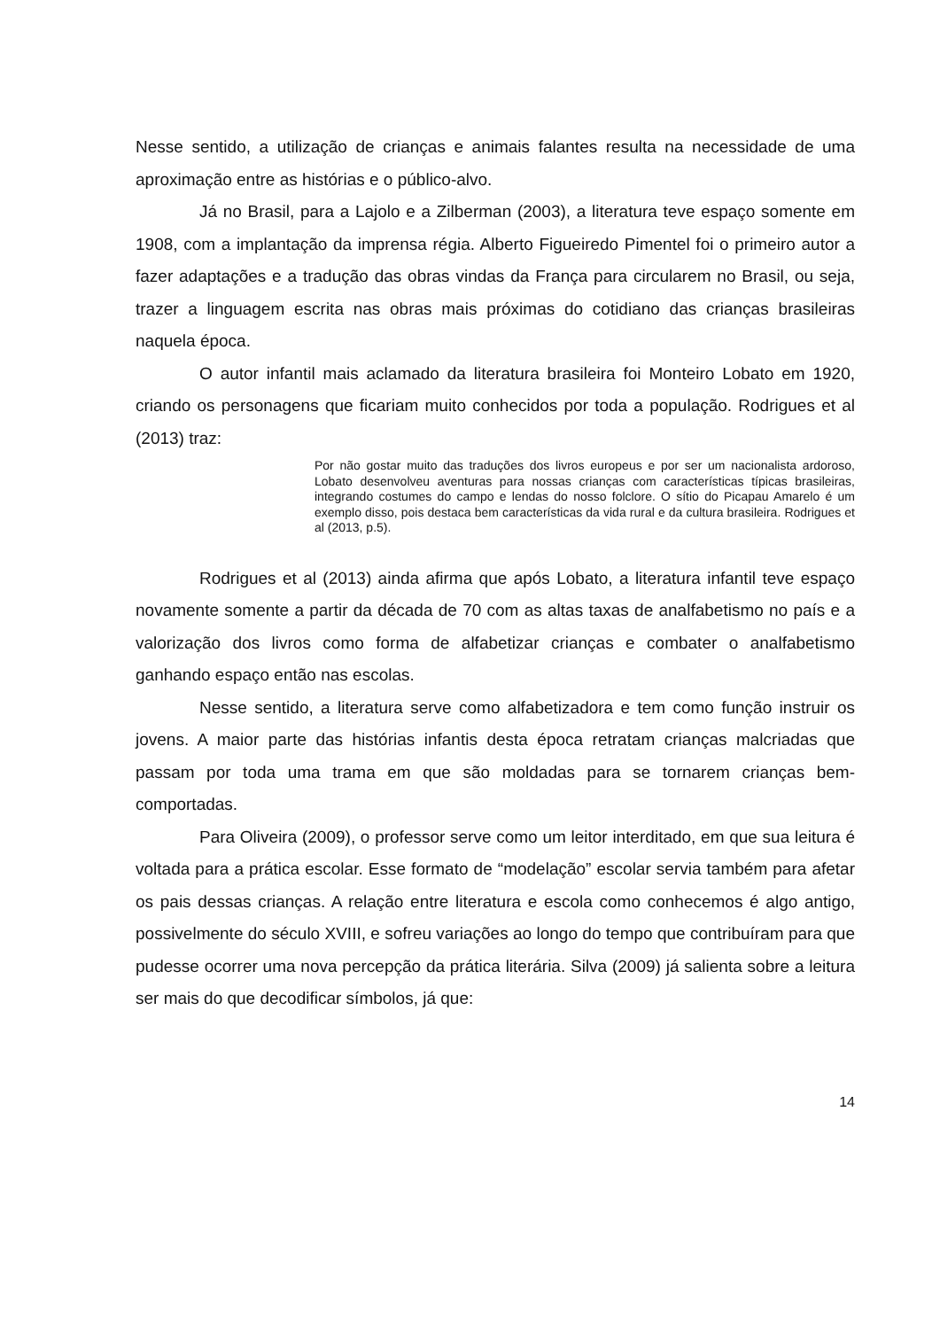Nesse sentido, a utilização de crianças e animais falantes resulta na necessidade de uma aproximação entre as histórias e o público-alvo.
Já no Brasil, para a Lajolo e a Zilberman (2003), a literatura teve espaço somente em 1908, com a implantação da imprensa régia. Alberto Figueiredo Pimentel foi o primeiro autor a fazer adaptações e a tradução das obras vindas da França para circularem no Brasil, ou seja, trazer a linguagem escrita nas obras mais próximas do cotidiano das crianças brasileiras naquela época.
O autor infantil mais aclamado da literatura brasileira foi Monteiro Lobato em 1920, criando os personagens que ficariam muito conhecidos por toda a população. Rodrigues et al (2013) traz:
Por não gostar muito das traduções dos livros europeus e por ser um nacionalista ardoroso, Lobato desenvolveu aventuras para nossas crianças com características típicas brasileiras, integrando costumes do campo e lendas do nosso folclore. O sítio do Picapau Amarelo é um exemplo disso, pois destaca bem características da vida rural e da cultura brasileira. Rodrigues et al (2013, p.5).
Rodrigues et al (2013) ainda afirma que após Lobato, a literatura infantil teve espaço novamente somente a partir da década de 70 com as altas taxas de analfabetismo no país e a valorização dos livros como forma de alfabetizar crianças e combater o analfabetismo ganhando espaço então nas escolas.
Nesse sentido, a literatura serve como alfabetizadora e tem como função instruir os jovens. A maior parte das histórias infantis desta época retratam crianças malcriadas que passam por toda uma trama em que são moldadas para se tornarem crianças bem-comportadas.
Para Oliveira (2009), o professor serve como um leitor interditado, em que sua leitura é voltada para a prática escolar. Esse formato de “modelação” escolar servia também para afetar os pais dessas crianças. A relação entre literatura e escola como conhecemos é algo antigo, possivelmente do século XVIII, e sofreu variações ao longo do tempo que contribuíram para que pudesse ocorrer uma nova percepção da prática literária. Silva (2009) já salienta sobre a leitura ser mais do que decodificar símbolos, já que:
14